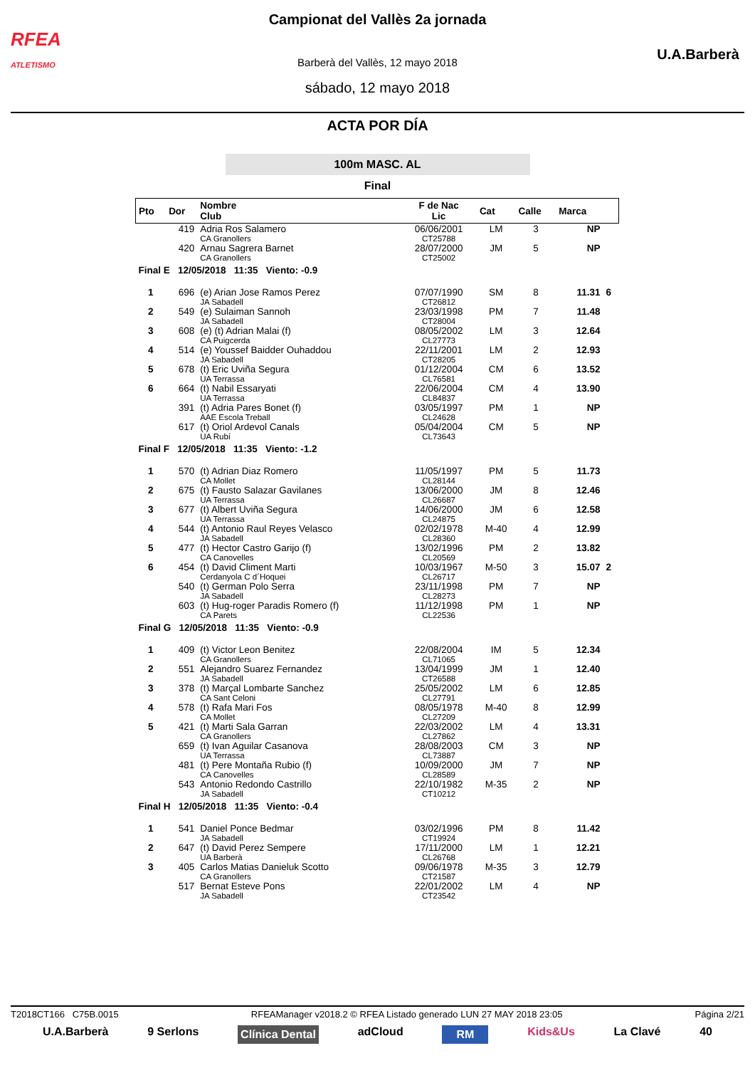RFEA
ATLETISMO
Campionat del Vallès 2a jornada
Barberà del Vallès, 12 mayo 2018
sábado, 12 mayo 2018
U.A.Barberà
ACTA POR DÍA
100m MASC. AL
Final
| Pto | Dor | Nombre Club | F de Nac Lic | Cat | Calle | Marca | |
| --- | --- | --- | --- | --- | --- | --- | --- |
| | 419 | Adria Ros Salamero CA Granollers | 06/06/2001 CT25788 | LM | 3 | NP | |
| | 420 | Arnau Sagrera Barnet CA Granollers | 28/07/2000 CT25002 | JM | 5 | NP | |
| Final E 12/05/2018 11:35 Viento: -0.9 | | | | | | | |
| 1 | 696 | (e) Arian Jose Ramos Perez JA Sabadell | 07/07/1990 CT26812 | SM | 8 | 11.31 | 6 |
| 2 | 549 | (e) Sulaiman Sannoh JA Sabadell | 23/03/1998 CT28004 | PM | 7 | 11.48 | |
| 3 | 608 | (e) (t) Adrian Malai (f) CA Puigcerda | 08/05/2002 CL27773 | LM | 3 | 12.64 | |
| 4 | 514 | (e) Youssef Baidder Ouhaddou JA Sabadell | 22/11/2001 CT28205 | LM | 2 | 12.93 | |
| 5 | 678 | (t) Eric Uviña Segura UA Terrassa | 01/12/2004 CL76581 | CM | 6 | 13.52 | |
| 6 | 664 | (t) Nabil Essaryati UA Terrassa | 22/06/2004 CL84837 | CM | 4 | 13.90 | |
| | 391 | (t) Adria Pares Bonet (f) AAE Escola Treball | 03/05/1997 CL24628 | PM | 1 | NP | |
| | 617 | (t) Oriol Ardevol Canals UA Rubí | 05/04/2004 CL73643 | CM | 5 | NP | |
| Final F 12/05/2018 11:35 Viento: -1.2 | | | | | | | |
| 1 | 570 | (t) Adrian Diaz Romero CA Mollet | 11/05/1997 CL28144 | PM | 5 | 11.73 | |
| 2 | 675 | (t) Fausto Salazar Gavilanes UA Terrassa | 13/06/2000 CL26687 | JM | 8 | 12.46 | |
| 3 | 677 | (t) Albert Uviña Segura UA Terrassa | 14/06/2000 CL24875 | JM | 6 | 12.58 | |
| 4 | 544 | (t) Antonio Raul Reyes Velasco JA Sabadell | 02/02/1978 CL28360 | M-40 | 4 | 12.99 | |
| 5 | 477 | (t) Hector Castro Garijo (f) CA Canovelles | 13/02/1996 CL20569 | PM | 2 | 13.82 | |
| 6 | 454 | (t) David Climent Marti Cerdanyola C d´Hoquei | 10/03/1967 CL26717 | M-50 | 3 | 15.07 | 2 |
| | 540 | (t) German Polo Serra JA Sabadell | 23/11/1998 CL28273 | PM | 7 | NP | |
| | 603 | (t) Hug-roger Paradis Romero (f) CA Parets | 11/12/1998 CL22536 | PM | 1 | NP | |
| Final G 12/05/2018 11:35 Viento: -0.9 | | | | | | | |
| 1 | 409 | (t) Victor Leon Benitez CA Granollers | 22/08/2004 CL71065 | IM | 5 | 12.34 | |
| 2 | 551 | Alejandro Suarez Fernandez JA Sabadell | 13/04/1999 CT26588 | JM | 1 | 12.40 | |
| 3 | 378 | (t) Marçal Lombarte Sanchez CA Sant Celoni | 25/05/2002 CL27791 | LM | 6 | 12.85 | |
| 4 | 578 | (t) Rafa Mari Fos CA Mollet | 08/05/1978 CL27209 | M-40 | 8 | 12.99 | |
| 5 | 421 | (t) Marti Sala Garran CA Granollers | 22/03/2002 CL27862 | LM | 4 | 13.31 | |
| | 659 | (t) Ivan Aguilar Casanova UA Terrassa | 28/08/2003 CL73887 | CM | 3 | NP | |
| | 481 | (t) Pere Montaña Rubio (f) CA Canovelles | 10/09/2000 CL28589 | JM | 7 | NP | |
| | 543 | Antonio Redondo Castrillo JA Sabadell | 22/10/1982 CT10212 | M-35 | 2 | NP | |
| Final H 12/05/2018 11:35 Viento: -0.4 | | | | | | | |
| 1 | 541 | Daniel Ponce Bedmar JA Sabadell | 03/02/1996 CT19924 | PM | 8 | 11.42 | |
| 2 | 647 | (t) David Perez Sempere UA Barberà | 17/11/2000 CL26768 | LM | 1 | 12.21 | |
| 3 | 405 | Carlos Matias Danieluk Scotto CA Granollers | 09/06/1978 CT21587 | M-35 | 3 | 12.79 | |
| | 517 | Bernat Esteve Pons JA Sabadell | 22/01/2002 CT23542 | LM | 4 | NP | |
T2018CT166 C75B.0015 RFEAManager v2018.2 © RFEA Listado generado LUN 27 MAY 2018 23:05 Página 2/21
U.A.Barberà 9 Serlons Clínica Dental adCloud RM Kids&Us La Clavé 40